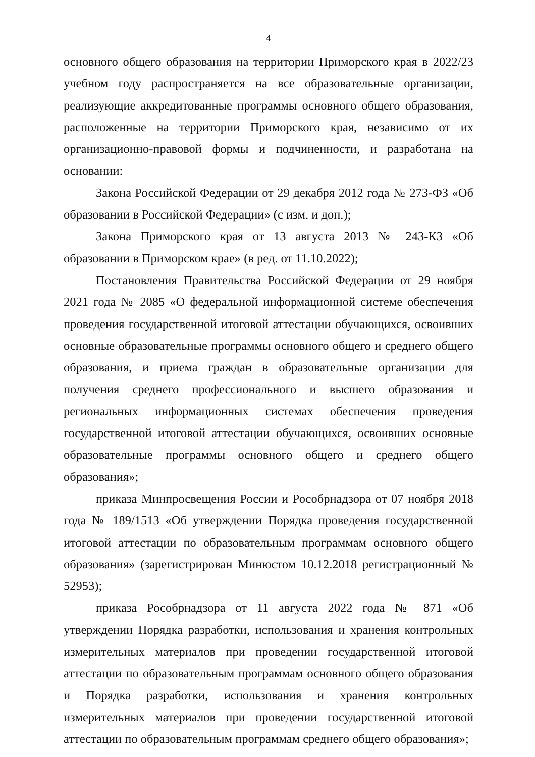4
основного общего образования на территории Приморского края в 2022/23 учебном году распространяется на все образовательные организации, реализующие аккредитованные программы основного общего образования, расположенные на территории Приморского края, независимо от их организационно-правовой формы и подчиненности, и разработана на основании:
Закона Российской Федерации от 29 декабря 2012 года № 273-ФЗ «Об образовании в Российской Федерации» (с изм. и доп.);
Закона Приморского края от 13 августа 2013 № 243-КЗ «Об образовании в Приморском крае» (в ред. от 11.10.2022);
Постановления Правительства Российской Федерации от 29 ноября 2021 года № 2085 «О федеральной информационной системе обеспечения проведения государственной итоговой аттестации обучающихся, освоивших основные образовательные программы основного общего и среднего общего образования, и приема граждан в образовательные организации для получения среднего профессионального и высшего образования и региональных информационных системах обеспечения проведения государственной итоговой аттестации обучающихся, освоивших основные образовательные программы основного общего и среднего общего образования»;
приказа Минпросвещения России и Рособрнадзора от 07 ноября 2018 года № 189/1513 «Об утверждении Порядка проведения государственной итоговой аттестации по образовательным программам основного общего образования» (зарегистрирован Минюстом 10.12.2018 регистрационный № 52953);
приказа Рособрнадзора от 11 августа 2022 года № 871 «Об утверждении Порядка разработки, использования и хранения контрольных измерительных материалов при проведении государственной итоговой аттестации по образовательным программам основного общего образования и Порядка разработки, использования и хранения контрольных измерительных материалов при проведении государственной итоговой аттестации по образовательным программам среднего общего образования»;